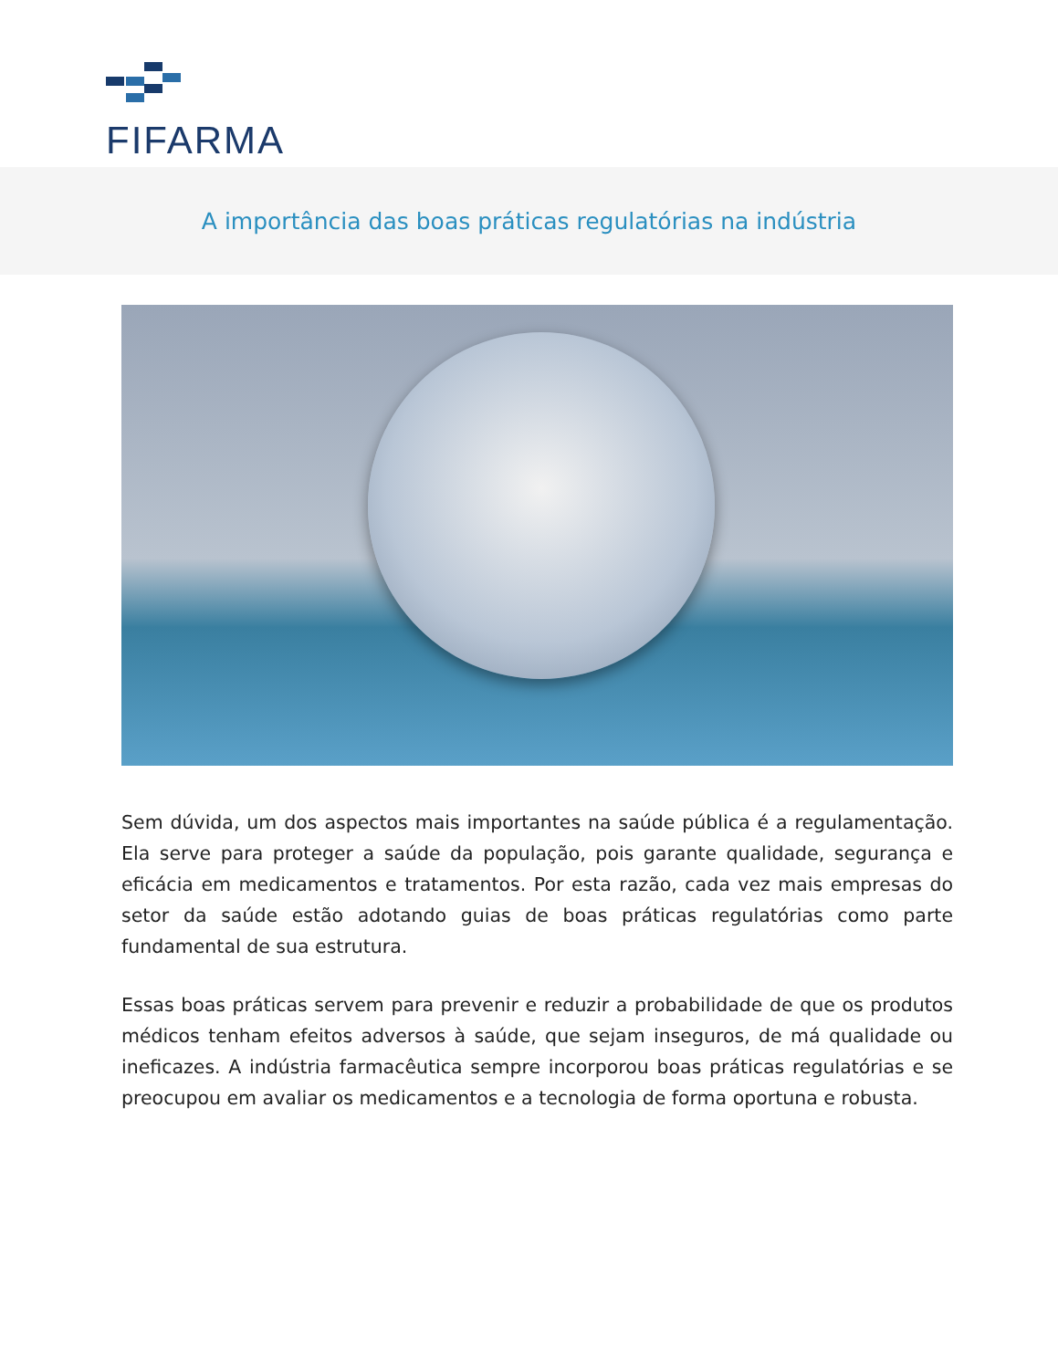FIFARMA
A importância das boas práticas regulatórias na indústria
Sem dúvida, um dos aspectos mais importantes na saúde pública é a regulamentação. Ela serve para proteger a saúde da população, pois garante qualidade, segurança e eficácia em medicamentos e tratamentos. Por esta razão, cada vez mais empresas do setor da saúde estão adotando guias de boas práticas regulatórias como parte fundamental de sua estrutura.
Essas boas práticas servem para prevenir e reduzir a probabilidade de que os produtos médicos tenham efeitos adversos à saúde, que sejam inseguros, de má qualidade ou ineficazes. A indústria farmacêutica sempre incorporou boas práticas regulatórias e se preocupou em avaliar os medicamentos e a tecnologia de forma oportuna e robusta.